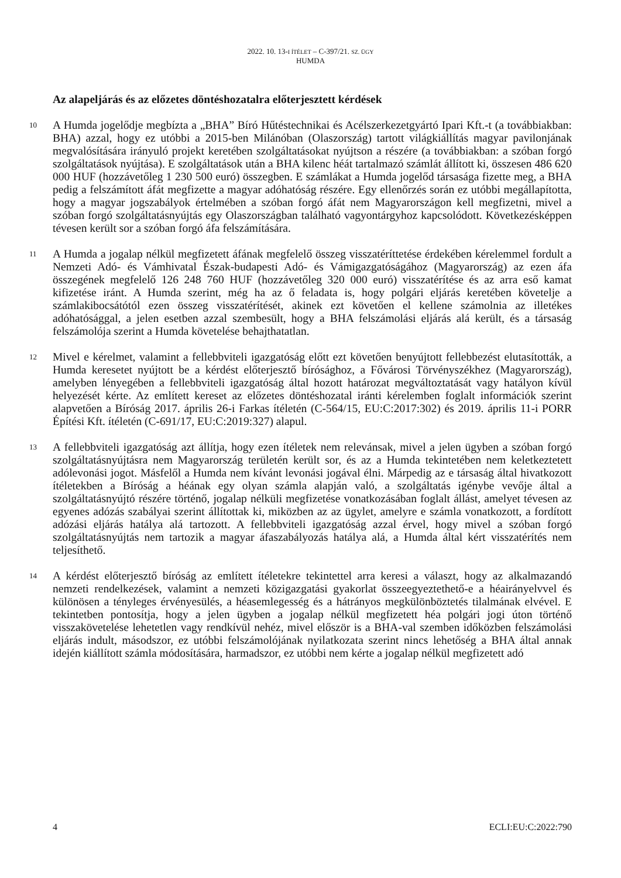2022. 10. 13-I ÍTÉLET – C-397/21. SZ. ÜGY
HUMDA
Az alapeljárás és az előzetes döntéshozatalra előterjesztett kérdések
10
A Humda jogelődje megbízta a „BHA” Bíró Hűtéstechnikai és Acélszerkezetgyártó Ipari Kft.-t (a továbbiakban: BHA) azzal, hogy ez utóbbi a 2015-ben Milánóban (Olaszország) tartott világkiállítás magyar pavilonjának megvalósítására irányuló projekt keretében szolgáltatásokat nyújtson a részére (a továbbiakban: a szóban forgó szolgáltatások nyújtása). E szolgáltatások után a BHA kilenc héát tartalmazó számlát állított ki, összesen 486 620 000 HUF (hozzávetőleg 1 230 500 euró) összegben. E számlákat a Humda jogelőd társasága fizette meg, a BHA pedig a felszámított áfát megfizette a magyar adóhatóság részére. Egy ellenőrzés során ez utóbbi megállapította, hogy a magyar jogszabályok értelmében a szóban forgó áfát nem Magyarországon kell megfizetni, mivel a szóban forgó szolgáltatásnyújtás egy Olaszországban található vagyontárgyhoz kapcsolódott. Következésképpen tévesen került sor a szóban forgó áfa felszámítására.
11
A Humda a jogalap nélkül megfizetett áfának megfelelő összeg visszatéríttetése érdekében kérelemmel fordult a Nemzeti Adó- és Vámhivatal Észak-budapesti Adó- és Vámigazgatóságához (Magyarország) az ezen áfa összegének megfelelő 126 248 760 HUF (hozzávetőleg 320 000 euró) visszatérítése és az arra eső kamat kifizetése iránt. A Humda szerint, még ha az ő feladata is, hogy polgári eljárás keretében követelje a számlakibocsátótól ezen összeg visszatérítését, akinek ezt követően el kellene számolnia az illetékes adóhatósággal, a jelen esetben azzal szembesült, hogy a BHA felszámolási eljárás alá került, és a társaság felszámolója szerint a Humda követelése behajthatatlan.
12
Mivel e kérelmet, valamint a fellebbviteli igazgatóság előtt ezt követően benyújtott fellebbezést elutasították, a Humda keresetet nyújtott be a kérdést előterjesztő bírósághoz, a Fővárosi Törvényszékhez (Magyarország), amelyben lényegében a fellebbviteli igazgatóság által hozott határozat megváltoztatását vagy hatályon kívül helyezését kérte. Az említett kereset az előzetes döntéshozatal iránti kérelemben foglalt információk szerint alapvetően a Bíróság 2017. április 26-i Farkas ítéletén (C-564/15, EU:C:2017:302) és 2019. április 11-i PORR Építési Kft. ítéletén (C-691/17, EU:C:2019:327) alapul.
13
A fellebbviteli igazgatóság azt állítja, hogy ezen ítéletek nem relevánsak, mivel a jelen ügyben a szóban forgó szolgáltatásnyújtásra nem Magyarország területén került sor, és az a Humda tekintetében nem keletkeztetett adólevonási jogot. Másfelől a Humda nem kívánt levonási jogával élni. Márpedig az e társaság által hivatkozott ítéletekben a Bíróság a héának egy olyan számla alapján való, a szolgáltatás igénybe vevője által a szolgáltatásnyújtó részére történő, jogalap nélküli megfizetése vonatkozásában foglalt állást, amelyet tévesen az egyenes adózás szabályai szerint állítottak ki, miközben az az ügylet, amelyre e számla vonatkozott, a fordított adózási eljárás hatálya alá tartozott. A fellebbviteli igazgatóság azzal érvel, hogy mivel a szóban forgó szolgáltatásnyújtás nem tartozik a magyar áfaszabályozás hatálya alá, a Humda által kért visszatérítés nem teljesíthető.
14
A kérdést előterjesztő bíróság az említett ítéletekre tekintettel arra keresi a választ, hogy az alkalmazandó nemzeti rendelkezések, valamint a nemzeti közigazgatási gyakorlat összeegyeztethető-e a héairányelvvel és különösen a tényleges érvényesülés, a héasemlegesség és a hátrányos megkülönböztetés tilalmának elvével. E tekintetben pontosítja, hogy a jelen ügyben a jogalap nélkül megfizetett héa polgári jogi úton történő visszakövetelése lehetetlen vagy rendkívül nehéz, mivel először is a BHA-val szemben időközben felszámolási eljárás indult, másodszor, ez utóbbi felszámolójának nyilatkozata szerint nincs lehetőség a BHA által annak idején kiállított számla módosítására, harmadszor, ez utóbbi nem kérte a jogalap nélkül megfizetett adó
4 ECLI:EU:C:2022:790